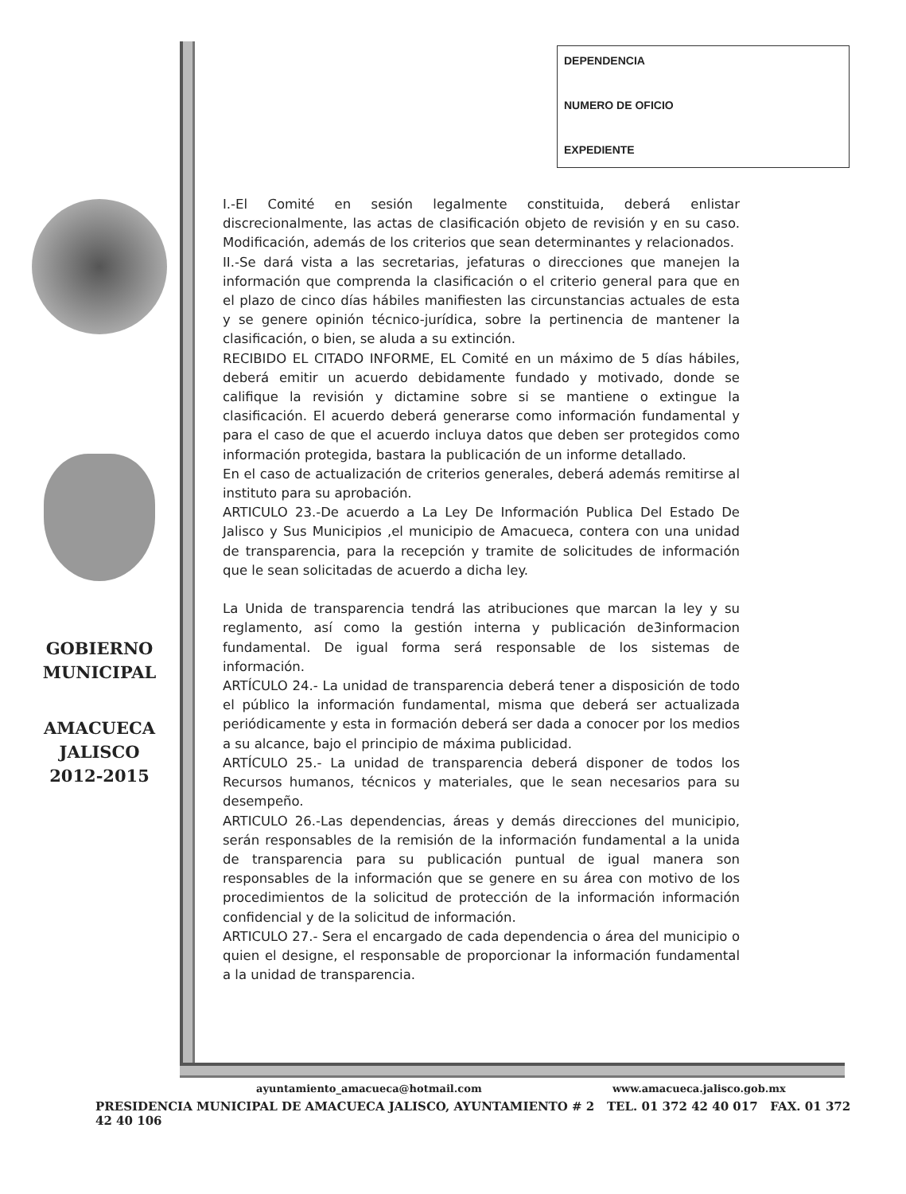GOBIERNO
MUNICIPAL
AMACUECA
JALISCO
2012-2015
DEPENDENCIA
NUMERO DE OFICIO
EXPEDIENTE
I.-El Comité en sesión legalmente constituida, deberá enlistar discrecionalmente, las actas de clasificación objeto de revisión y en su caso. Modificación, además de los criterios que sean determinantes y relacionados.
II.-Se dará vista a las secretarias, jefaturas o direcciones que manejen la información que comprenda la clasificación o el criterio general para que en el plazo de cinco días hábiles manifiesten las circunstancias actuales de esta y se genere opinión técnico-jurídica, sobre la pertinencia de mantener la clasificación, o bien, se aluda a su extinción.
RECIBIDO EL CITADO INFORME, EL Comité en un máximo de 5 días hábiles, deberá emitir un acuerdo debidamente fundado y motivado, donde se califique la revisión y dictamine sobre si se mantiene o extingue la clasificación. El acuerdo deberá generarse como información fundamental y para el caso de que el acuerdo incluya datos que deben ser protegidos como información protegida, bastara la publicación de un informe detallado.
En el caso de actualización de criterios generales, deberá además remitirse al instituto para su aprobación.
ARTICULO 23.-De acuerdo a La Ley De Información Publica Del Estado De Jalisco y Sus Municipios ,el municipio de Amacueca, contera con una unidad de transparencia, para la recepción y tramite de solicitudes de información que le sean solicitadas de acuerdo a dicha ley.
La Unida de transparencia tendrá las atribuciones que marcan la ley y su reglamento, así como la gestión interna y publicación de3informacion fundamental. De igual forma será responsable de los sistemas de información.
ARTÍCULO 24.- La unidad de transparencia deberá tener a disposición de todo el público la información fundamental, misma que deberá ser actualizada periódicamente y esta in formación deberá ser dada a conocer por los medios a su alcance, bajo el principio de máxima publicidad.
ARTÍCULO 25.- La unidad de transparencia deberá disponer de todos los Recursos humanos, técnicos y materiales, que le sean necesarios para su desempeño.
ARTICULO 26.-Las dependencias, áreas y demás direcciones del municipio, serán responsables de la remisión de la información fundamental a la unida de transparencia para su publicación puntual de igual manera son responsables de la información que se genere en su área con motivo de los procedimientos de la solicitud de protección de la información información confidencial y de la solicitud de información.
ARTICULO 27.- Sera el encargado de cada dependencia o área del municipio o quien el designe, el responsable de proporcionar la información fundamental a la unidad de transparencia.
ayuntamiento_amacueca@hotmail.com www.amacueca.jalisco.gob.mx
PRESIDENCIA MUNICIPAL DE AMACUECA JALISCO, AYUNTAMIENTO # 2 TEL. 01 372 42 40 017 FAX. 01 372 42 40 106